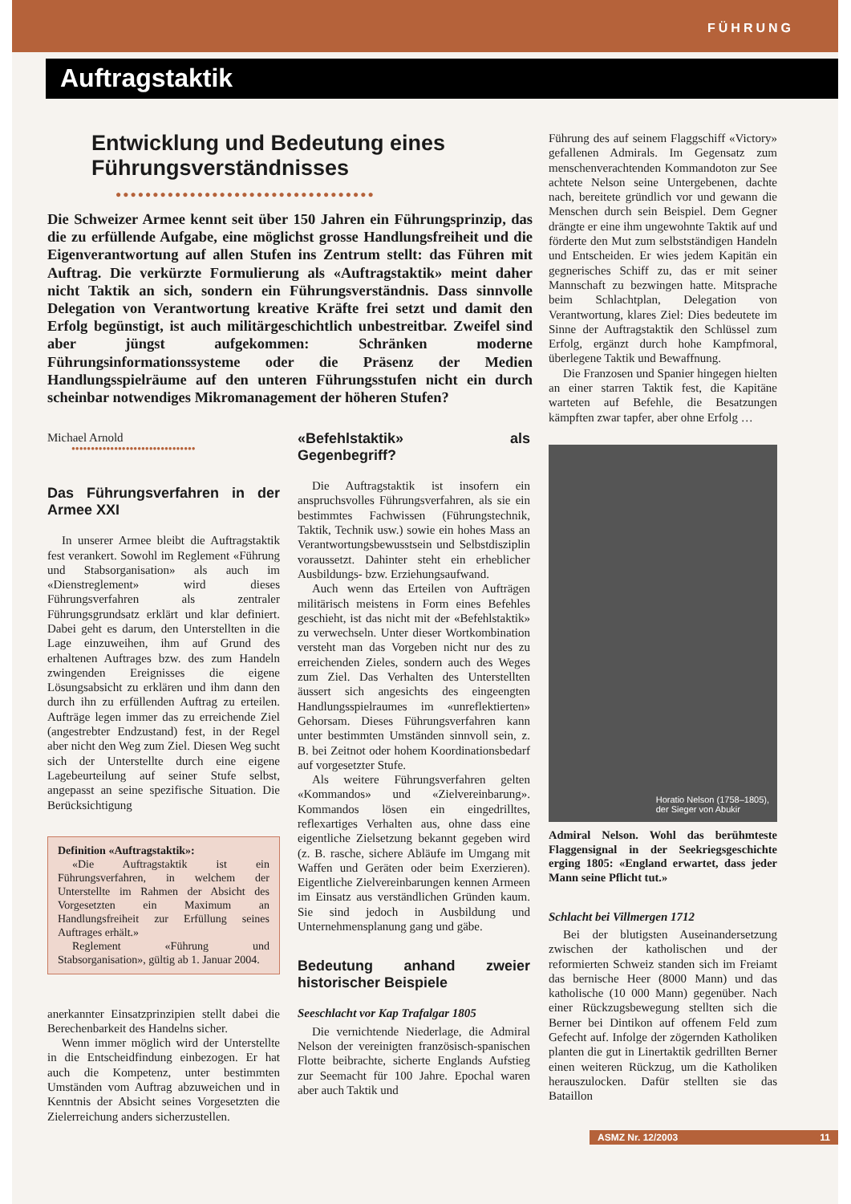FÜHRUNG
Auftragstaktik
Entwicklung und Bedeutung eines
Führungsverständnisses
●●●●●●●●●●●●●●●●●●●●●●●●●●●●●●●●●●●
Die Schweizer Armee kennt seit über 150 Jahren ein Führungsprinzip, das die zu erfüllende Aufgabe, eine möglichst grosse Handlungsfreiheit und die Eigenverantwortung auf allen Stufen ins Zentrum stellt: das Führen mit Auftrag. Die verkürzte Formulierung als «Auftragstaktik» meint daher nicht Taktik an sich, sondern ein Führungsverständnis. Dass sinnvolle Delegation von Verantwortung kreative Kräfte frei setzt und damit den Erfolg begünstigt, ist auch militärgeschichtlich unbestreitbar. Zweifel sind aber jüngst aufgekommen: Schränken moderne Führungsinformationssysteme oder die Präsenz der Medien Handlungsspielräume auf den unteren Führungsstufen nicht ein durch scheinbar notwendiges Mikromanagement der höheren Stufen?
Michael Arnold
●●●●●●●●●●●●●●●●●●●●●●●●●●●●●●●●
Das Führungsverfahren in der Armee XXI
In unserer Armee bleibt die Auftragstaktik fest verankert. Sowohl im Reglement «Führung und Stabsorganisation» als auch im «Dienstreglement» wird dieses Führungsverfahren als zentraler Führungsgrundsatz erklärt und klar definiert. Dabei geht es darum, den Unterstellten in die Lage einzuweihen, ihm auf Grund des erhaltenen Auftrages bzw. des zum Handeln zwingenden Ereignisses die eigene Lösungsabsicht zu erklären und ihm dann den durch ihn zu erfüllenden Auftrag zu erteilen. Aufträge legen immer das zu erreichende Ziel (angestrebter Endzustand) fest, in der Regel aber nicht den Weg zum Ziel. Diesen Weg sucht sich der Unterstellte durch eine eigene Lagebeurteilung auf seiner Stufe selbst, angepasst an seine spezifische Situation. Die Berücksichtigung
Definition «Auftragstaktik»:
«Die Auftragstaktik ist ein Führungsverfahren, in welchem der Unterstellte im Rahmen der Absicht des Vorgesetzten ein Maximum an Handlungsfreiheit zur Erfüllung seines Auftrages erhält.»
Reglement «Führung und Stabsorganisation», gültig ab 1. Januar 2004.
anerkannter Einsatzprinzipien stellt dabei die Berechenbarkeit des Handelns sicher.
Wenn immer möglich wird der Unterstellte in die Entscheidfindung einbezogen. Er hat auch die Kompetenz, unter bestimmten Umständen vom Auftrag abzuweichen und in Kenntnis der Absicht seines Vorgesetzten die Zielerreichung anders sicherzustellen.
«Befehlstaktik» als Gegenbegriff?
Die Auftragstaktik ist insofern ein anspruchsvolles Führungsverfahren, als sie ein bestimmtes Fachwissen (Führungstechnik, Taktik, Technik usw.) sowie ein hohes Mass an Verantwortungsbewusstsein und Selbstdisziplin voraussetzt. Dahinter steht ein erheblicher Ausbildungs- bzw. Erziehungsaufwand.
Auch wenn das Erteilen von Aufträgen militärisch meistens in Form eines Befehles geschieht, ist das nicht mit der «Befehlstaktik» zu verwechseln. Unter dieser Wortkombination versteht man das Vorgeben nicht nur des zu erreichenden Zieles, sondern auch des Weges zum Ziel. Das Verhalten des Unterstellten äussert sich angesichts des eingeengten Handlungsspielraumes im «unreflektierten» Gehorsam. Dieses Führungsverfahren kann unter bestimmten Umständen sinnvoll sein, z. B. bei Zeitnot oder hohem Koordinationsbedarf auf vorgesetzter Stufe.
Als weitere Führungsverfahren gelten «Kommandos» und «Zielvereinbarung». Kommandos lösen ein eingedrilltes, reflexartiges Verhalten aus, ohne dass eine eigentliche Zielsetzung bekannt gegeben wird (z. B. rasche, sichere Abläufe im Umgang mit Waffen und Geräten oder beim Exerzieren). Eigentliche Zielvereinbarungen kennen Armeen im Einsatz aus verständlichen Gründen kaum. Sie sind jedoch in Ausbildung und Unternehmensplanung gang und gäbe.
Bedeutung anhand zweier historischer Beispiele
Seeschlacht vor Kap Trafalgar 1805
Die vernichtende Niederlage, die Admiral Nelson der vereinigten französisch-spanischen Flotte beibrachte, sicherte Englands Aufstieg zur Seemacht für 100 Jahre. Epochal waren aber auch Taktik und
Führung des auf seinem Flaggschiff «Victory» gefallenen Admirals. Im Gegensatz zum menschenverachtenden Kommandoton zur See achtete Nelson seine Untergebenen, dachte nach, bereitete gründlich vor und gewann die Menschen durch sein Beispiel. Dem Gegner drängte er eine ihm ungewohnte Taktik auf und förderte den Mut zum selbstständigen Handeln und Entscheiden. Er wies jedem Kapitän ein gegnerisches Schiff zu, das er mit seiner Mannschaft zu bezwingen hatte. Mitsprache beim Schlachtplan, Delegation von Verantwortung, klares Ziel: Dies bedeutete im Sinne der Auftragstaktik den Schlüssel zum Erfolg, ergänzt durch hohe Kampfmoral, überlegene Taktik und Bewaffnung.
Die Franzosen und Spanier hingegen hielten an einer starren Taktik fest, die Kapitäne warteten auf Befehle, die Besatzungen kämpften zwar tapfer, aber ohne Erfolg …
Horatio Nelson (1758–1805),
der Sieger von Abukir
Admiral Nelson. Wohl das berühmteste Flaggensignal in der Seekriegsgeschichte erging 1805: «England erwartet, dass jeder Mann seine Pflicht tut.»
Schlacht bei Villmergen 1712
Bei der blutigsten Auseinandersetzung zwischen der katholischen und der reformierten Schweiz standen sich im Freiamt das bernische Heer (8000 Mann) und das katholische (10 000 Mann) gegenüber. Nach einer Rückzugsbewegung stellten sich die Berner bei Dintikon auf offenem Feld zum Gefecht auf. Infolge der zögernden Katholiken planten die gut in Linertaktik gedrillten Berner einen weiteren Rückzug, um die Katholiken herauszulocken. Dafür stellten sie das Bataillon
ASMZ Nr. 12/2003 11